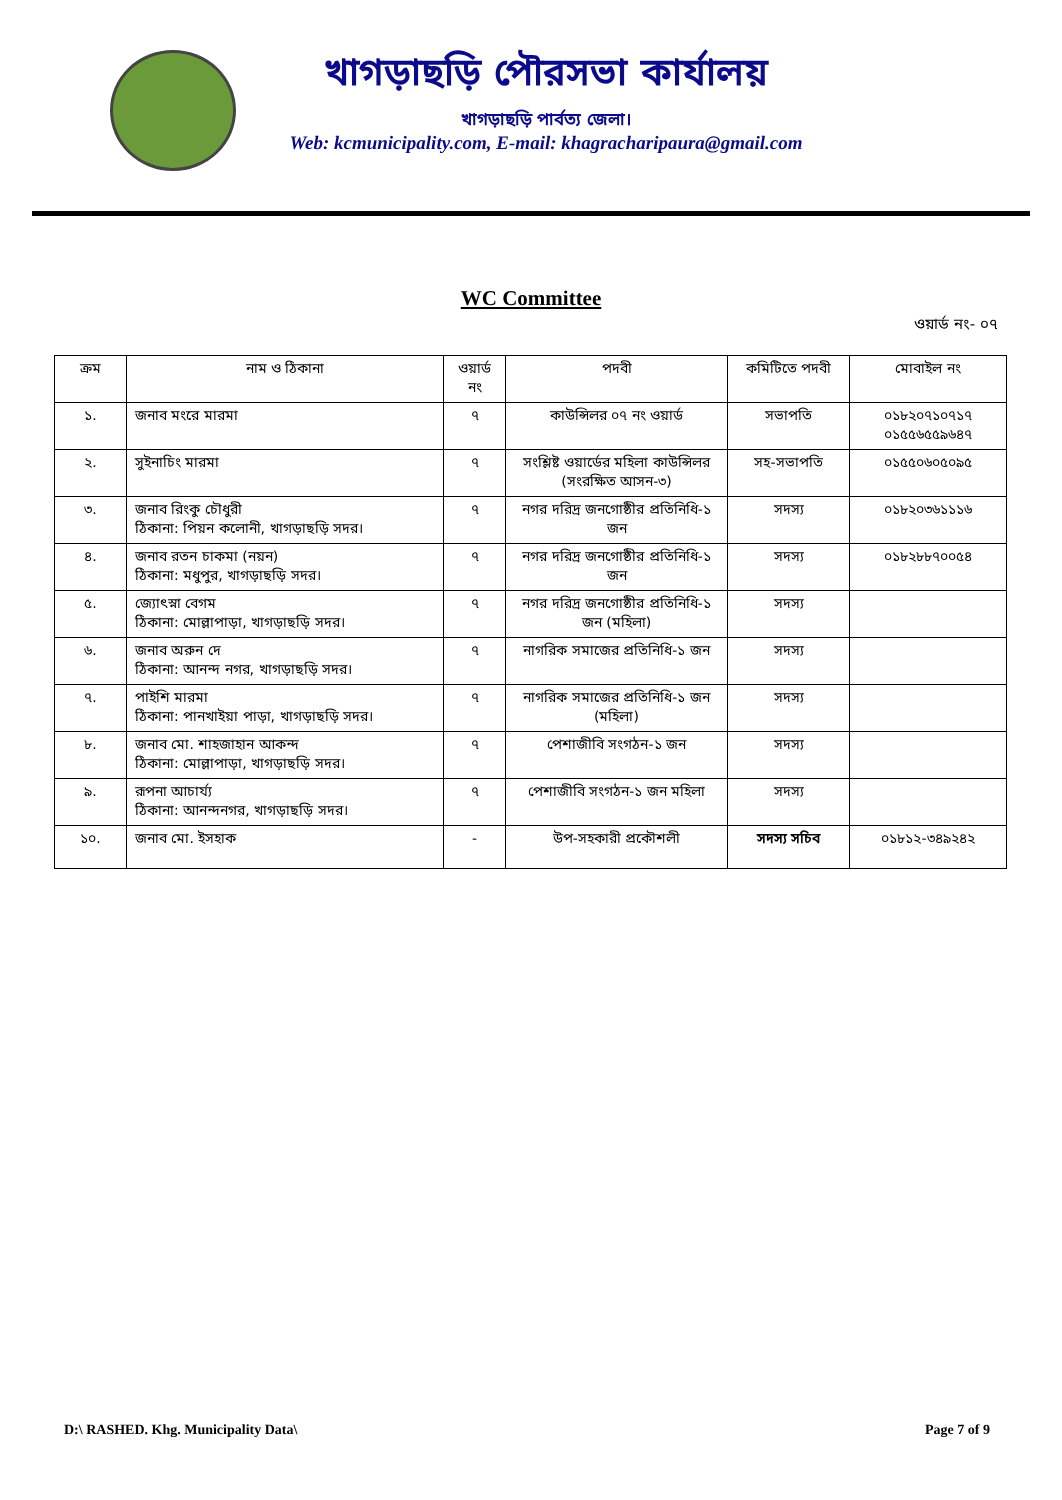খাগড়াছড়ি পৌরসভা কার্যালয়
খাগড়াছড়ি পার্বত্য জেলা।
Web: kcmunicipality.com, E-mail: khagracharipaura@gmail.com
WC Committee
ওয়ার্ড নং- ০৭
| ক্রম | নাম ও ঠিকানা | ওয়ার্ড নং | পদবী | কমিটিতে পদবী | মোবাইল নং |
| --- | --- | --- | --- | --- | --- |
| ১. | জনাব মংরে মারমা | ৭ | কাউন্সিলর ০৭ নং ওয়ার্ড | সভাপতি | ০১৮২০৭১০৭১৭ ০১৫৫৬৫৫৯৬৪৭ |
| ২. | সুইনাচিং মারমা | ৭ | সংশ্লিষ্ট ওয়ার্ডের মহিলা কাউন্সিলর (সংরক্ষিত আসন-৩) | সহ-সভাপতি | ০১৫৫০৬০৫০৯৫ |
| ৩. | জনাব রিংকু চৌধুরী ঠিকানা: পিয়ন কলোনী, খাগড়াছড়ি সদর। | ৭ | নগর দরিদ্র জনগোষ্ঠীর প্রতিনিধি-১ জন | সদস্য | ০১৮২০৩৬১১১৬ |
| ৪. | জনাব রতন চাকমা (নয়ন) ঠিকানা: মধুপুর, খাগড়াছড়ি সদর। | ৭ | নগর দরিদ্র জনগোষ্ঠীর প্রতিনিধি-১ জন | সদস্য | ০১৮২৮৮৭০০৫৪ |
| ৫. | জ্যোৎস্না বেগম ঠিকানা: মোল্লাপাড়া, খাগড়াছড়ি সদর। | ৭ | নগর দরিদ্র জনগোষ্ঠীর প্রতিনিধি-১ জন (মহিলা) | সদস্য | |
| ৬. | জনাব অরুন দে ঠিকানা: আনন্দ নগর, খাগড়াছড়ি সদর। | ৭ | নাগরিক সমাজের প্রতিনিধি-১ জন | সদস্য | |
| ৭. | পাইশি মারমা ঠিকানা: পানখাইয়া পাড়া, খাগড়াছড়ি সদর। | ৭ | নাগরিক সমাজের প্রতিনিধি-১ জন (মহিলা) | সদস্য | |
| ৮. | জনাব মো. শাহজাহান আকন্দ ঠিকানা: মোল্লাপাড়া, খাগড়াছড়ি সদর। | ৭ | পেশাজীবি সংগঠন-১ জন | সদস্য | |
| ৯. | রূপনা আচার্য্য ঠিকানা: আনন্দনগর, খাগড়াছড়ি সদর। | ৭ | পেশাজীবি সংগঠন-১ জন মহিলা | সদস্য | |
| ১০. | জনাব মো. ইসহাক | - | উপ-সহকারী প্রকৌশলী | সদস্য সচিব | ০১৮১২-৩৪৯২৪২ |
D:\ RASHED. Khg. Municipality Data\ Page 7 of 9